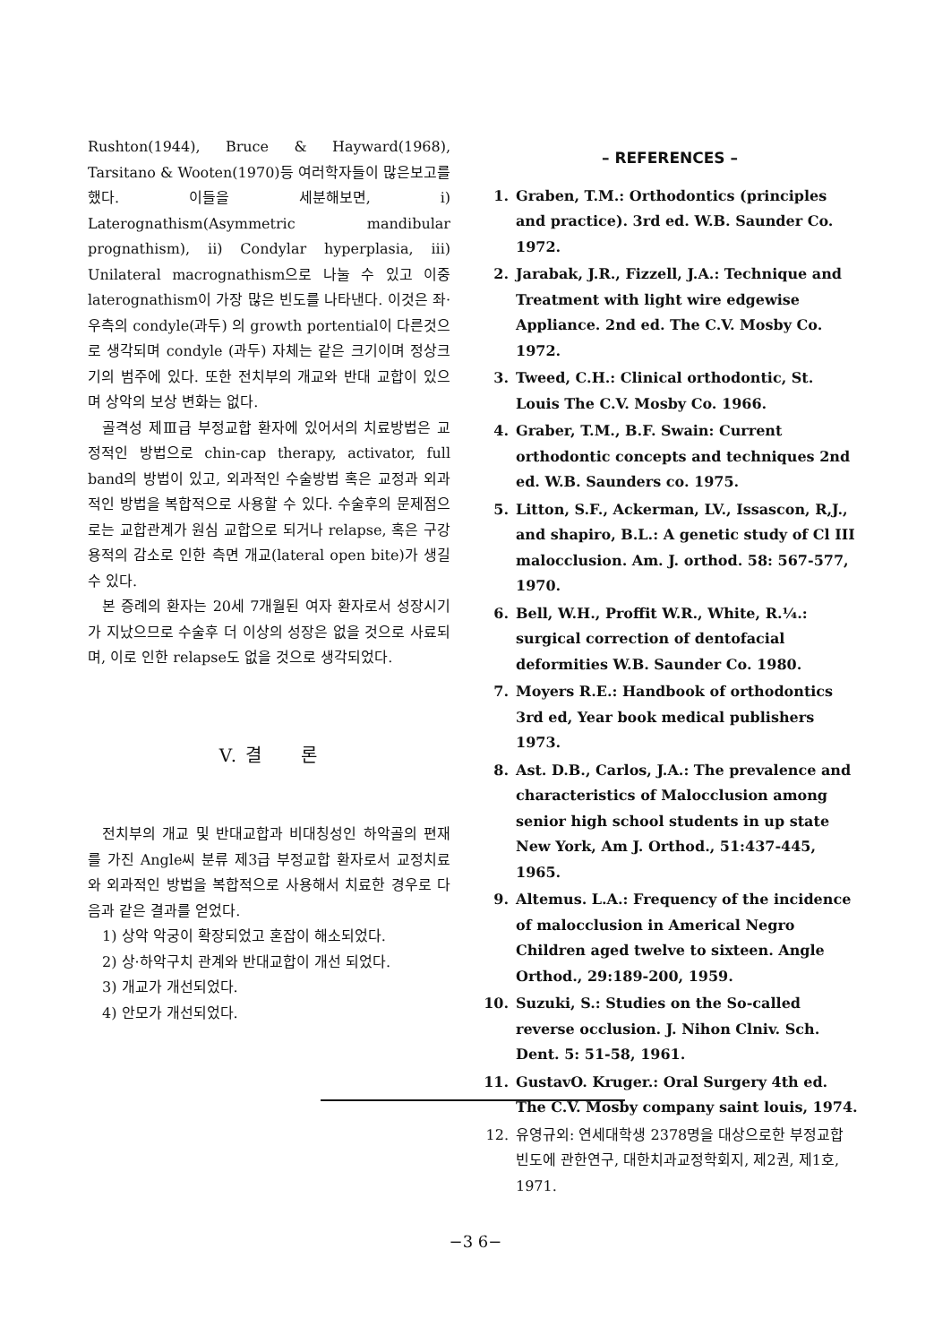Rushton(1944), Bruce & Hayward(1968), Tarsitano & Wooten(1970)등 여러학자들이 많은보고를 했다. 이들을 세분해보면, i) Laterognathism(Asymmetric mandibular prognathism), ii) Condylar hyperplasia, iii) Unilateral macrognathism으로 나눌 수 있고 이중 laterognathism이 가장 많은 빈도를 나타낸다. 이것은 좌·우측의 condyle(과두) 의 growth portential이 다른것으로 생각되며 condyle (과두) 자체는 같은 크기이며 정상크기의 범주에 있다. 또한 전치부의 개교와 반대 교합이 있으며 상악의 보상 변화는 없다.
골격성 제Ⅲ급 부정교합 환자에 있어서의 치료방법은 교정적인 방법으로 chin-cap therapy, activator, full band의 방법이 있고, 외과적인 수술방법 혹은 교정과 외과적인 방법을 복합적으로 사용할 수 있다. 수술후의 문제점으로는 교합관계가 원심 교합으로 되거나 relapse, 혹은 구강 용적의 감소로 인한 측면 개교(lateral open bite)가 생길 수 있다.
본 증례의 환자는 20세 7개월된 여자 환자로서 성장시기가 지났으므로 수술후 더 이상의 성장은 없을 것으로 사료되며, 이로 인한 relapse도 없을 것으로 생각되었다.
V. 결 론
전치부의 개교 및 반대교합과 비대칭성인 하악골의 편재를 가진 Angle씨 분류 제3급 부정교합 환자로서 교정치료와 외과적인 방법을 복합적으로 사용해서 치료한 경우로 다음과 같은 결과를 얻었다.
1) 상악 악궁이 확장되었고 혼잡이 해소되었다.
2) 상·하악구치 관계와 반대교합이 개선 되었다.
3) 개교가 개선되었다.
4) 안모가 개선되었다.
– REFERENCES –
1. Graben, T.M.: Orthodontics (principles and practice). 3rd ed. W.B. Saunder Co. 1972.
2. Jarabak, J.R., Fizzell, J.A.: Technique and Treatment with light wire edgewise Appliance. 2nd ed. The C.V. Mosby Co. 1972.
3. Tweed, C.H.: Clinical orthodontic, St. Louis The C.V. Mosby Co. 1966.
4. Graber, T.M., B.F. Swain: Current orthodontic concepts and techniques 2nd ed. W.B. Saunders co. 1975.
5. Litton, S.F., Ackerman, LV., Issascon, R,J., and shapiro, B.L.: A genetic study of Cl III malocclusion. Am. J. orthod. 58: 567-577, 1970.
6. Bell, W.H., Proffit W.R., White, R.¼.: surgical correction of dentofacial deformities W.B. Saunder Co. 1980.
7. Moyers R.E.: Handbook of orthodontics 3rd ed, Year book medical publishers 1973.
8. Ast. D.B., Carlos, J.A.: The prevalence and characteristics of Malocclusion among senior high school students in up state New York, Am J. Orthod., 51:437-445, 1965.
9. Altemus. L.A.: Frequency of the incidence of malocclusion in Americal Negro Children aged twelve to sixteen. Angle Orthod., 29:189-200, 1959.
10. Suzuki, S.: Studies on the So-called reverse occlusion. J. Nihon Clniv. Sch. Dent. 5: 51-58, 1961.
11. GustavO. Kruger.: Oral Surgery 4th ed. The C.V. Mosby company saint louis, 1974.
12. 유영규외: 연세대학생 2378명을 대상으로한 부정교합 빈도에 관한연구, 대한치과교정학회지, 제2권, 제1호, 1971.
−3 6−